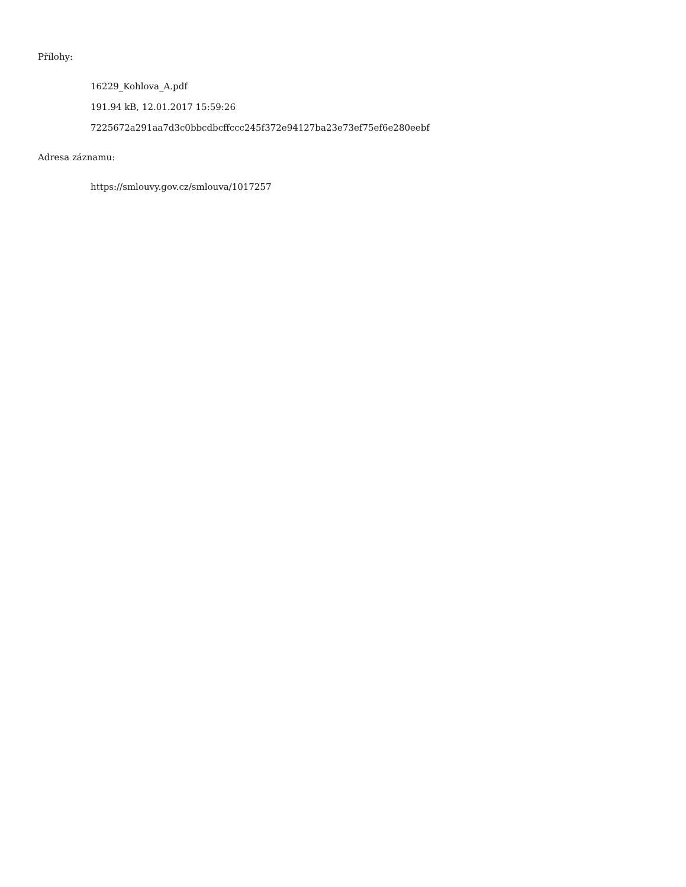Přílohy:
16229_Kohlova_A.pdf
191.94 kB, 12.01.2017 15:59:26
7225672a291aa7d3c0bbcdbcffccc245f372e94127ba23e73ef75ef6e280eebf
Adresa záznamu:
https://smlouvy.gov.cz/smlouva/1017257